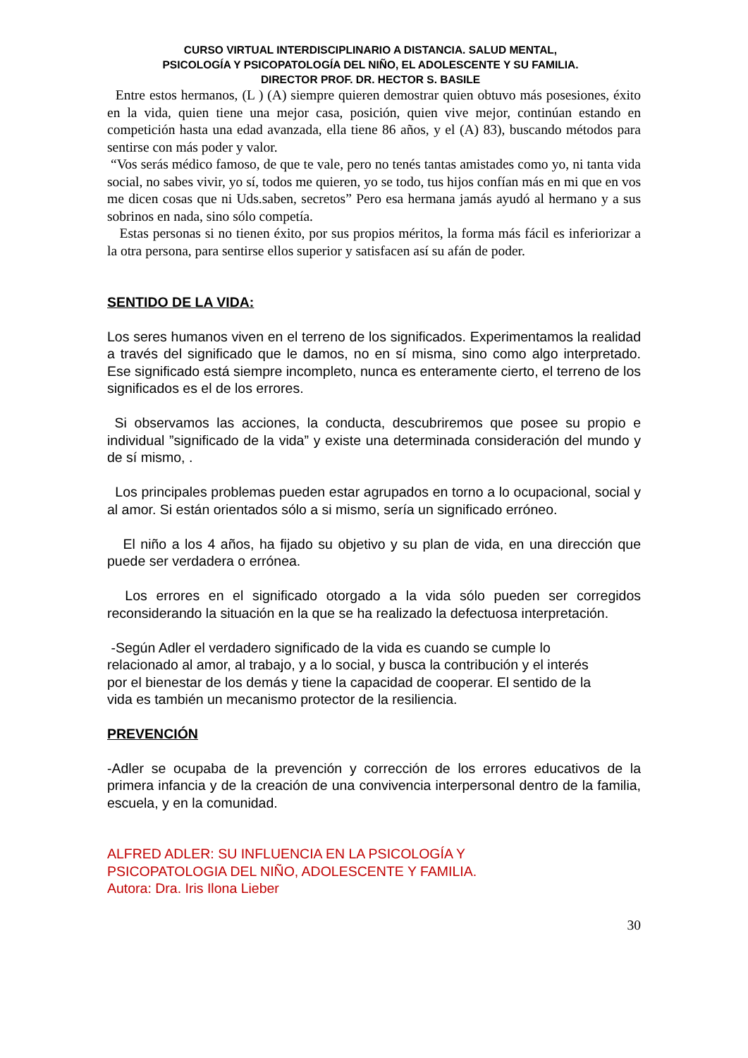CURSO VIRTUAL INTERDISCIPLINARIO A DISTANCIA. SALUD MENTAL,
PSICOLOGÍA Y PSICOPATOLOGÍA DEL NIÑO, EL ADOLESCENTE Y SU FAMILIA.
DIRECTOR PROF. DR. HECTOR S. BASILE
Entre estos hermanos, (L ) (A) siempre quieren demostrar quien obtuvo más posesiones, éxito en la vida, quien tiene una mejor casa, posición, quien vive mejor, continúan estando en competición hasta una edad avanzada, ella tiene 86 años, y el (A) 83), buscando métodos para sentirse con más poder y valor.
“Vos serás médico famoso, de que te vale, pero no tenés tantas amistades como yo, ni tanta vida social, no sabes vivir, yo sí, todos me quieren, yo se todo, tus hijos confían más en mi que en vos me dicen cosas que ni Uds.saben, secretos” Pero esa hermana jamás ayudó al hermano y a sus sobrinos en nada, sino sólo competía.
Estas personas si no tienen éxito, por sus propios méritos, la forma más fácil es inferiorizar a la otra persona, para sentirse ellos superior y satisfacen así su afán de poder.
SENTIDO DE LA VIDA:
Los seres humanos viven en el terreno de los significados. Experimentamos la realidad a través del significado que le damos, no en sí misma, sino como algo interpretado. Ese significado está siempre incompleto, nunca es enteramente cierto, el terreno de los significados es el de los errores.
Si observamos las acciones, la conducta, descubriremos que posee su propio e individual ”significado de la vida” y existe una determinada consideración del mundo y de sí mismo, .
Los principales problemas pueden estar agrupados en torno a lo ocupacional, social y al amor. Si están orientados sólo a si mismo, sería un significado erróneo.
El niño a los 4 años, ha fijado su objetivo y su plan de vida, en una dirección que puede ser verdadera o errónea.
Los errores en el significado otorgado a la vida sólo pueden ser corregidos reconsiderando la situación en la que se ha realizado la defectuosa interpretación.
-Según Adler el verdadero significado de la vida es cuando se cumple lo
relacionado al amor, al trabajo, y a lo social, y busca la contribución y el interés
por el bienestar de los demás y tiene la capacidad de cooperar. El sentido de la
vida es también un mecanismo protector de la resiliencia.
PREVENCIÓN
-Adler se ocupaba de la prevención y corrección de los errores educativos de la primera infancia y de la creación de una convivencia interpersonal dentro de la familia, escuela, y en la comunidad.
ALFRED ADLER: SU INFLUENCIA EN LA PSICOLOGÍA Y
PSICOPATOLOGIA DEL NIÑO, ADOLESCENTE Y FAMILIA.
Autora: Dra. Iris Ilona Lieber
30